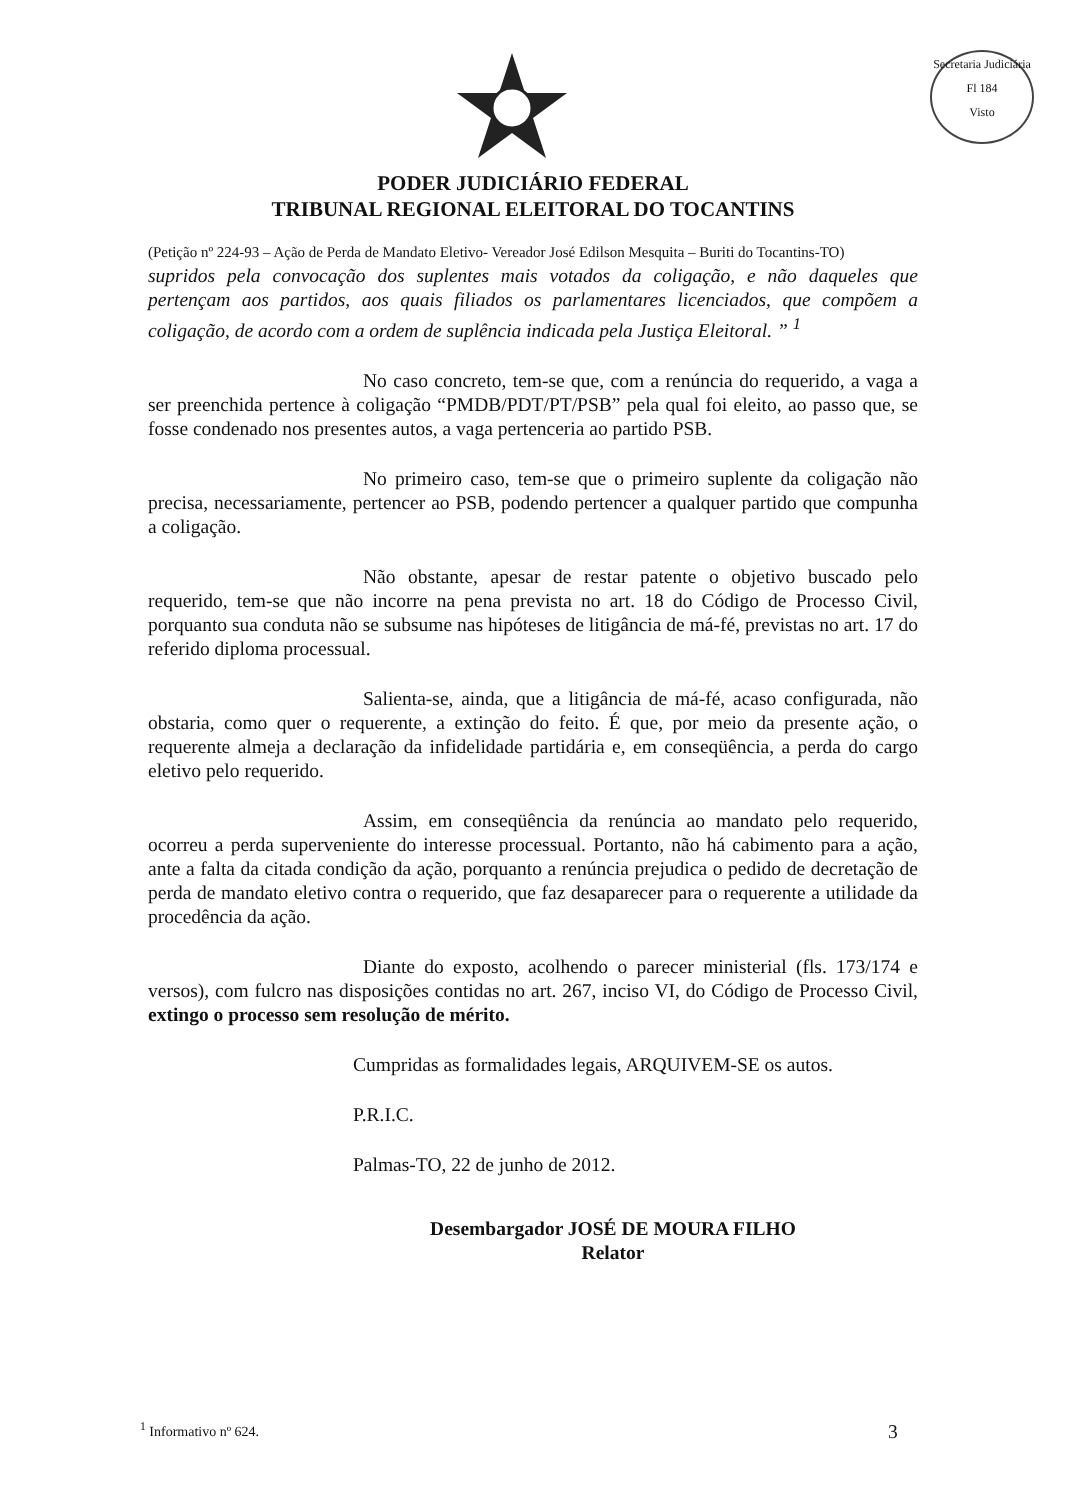Secretaria Judiciária
Fl 184
Visto
PODER JUDICIÁRIO FEDERAL
TRIBUNAL REGIONAL ELEITORAL DO TOCANTINS
(Petição nº 224-93 – Ação de Perda de Mandato Eletivo- Vereador José Edilson Mesquita – Buriti do Tocantins-TO)
supridos pela convocação dos suplentes mais votados da coligação, e não daqueles que pertençam aos partidos, aos quais filiados os parlamentares licenciados, que compõem a coligação, de acordo com a ordem de suplência indicada pela Justiça Eleitoral. ” <sup>1</sup>
No caso concreto, tem-se que, com a renúncia do requerido, a vaga a ser preenchida pertence à coligação “PMDB/PDT/PT/PSB” pela qual foi eleito, ao passo que, se fosse condenado nos presentes autos, a vaga pertenceria ao partido PSB.
No primeiro caso, tem-se que o primeiro suplente da coligação não precisa, necessariamente, pertencer ao PSB, podendo pertencer a qualquer partido que compunha a coligação.
Não obstante, apesar de restar patente o objetivo buscado pelo requerido, tem-se que não incorre na pena prevista no art. 18 do Código de Processo Civil, porquanto sua conduta não se subsume nas hipóteses de litigância de má-fé, previstas no art. 17 do referido diploma processual.
Salienta-se, ainda, que a litigância de má-fé, acaso configurada, não obstaria, como quer o requerente, a extinção do feito. É que, por meio da presente ação, o requerente almeja a declaração da infidelidade partidária e, em conseqüência, a perda do cargo eletivo pelo requerido.
Assim, em conseqüência da renúncia ao mandato pelo requerido, ocorreu a perda superveniente do interesse processual. Portanto, não há cabimento para a ação, ante a falta da citada condição da ação, porquanto a renúncia prejudica o pedido de decretação de perda de mandato eletivo contra o requerido, que faz desaparecer para o requerente a utilidade da procedência da ação.
Diante do exposto, acolhendo o parecer ministerial (fls. 173/174 e versos), com fulcro nas disposições contidas no art. 267, inciso VI, do Código de Processo Civil, extingo o processo sem resolução de mérito.
Cumpridas as formalidades legais, ARQUIVEM-SE os autos.
P.R.I.C.
Palmas-TO, 22 de junho de 2012.
Desembargador JOSÉ DE MOURA FILHO
Relator
<sup>1</sup> Informativo nº 624. 3